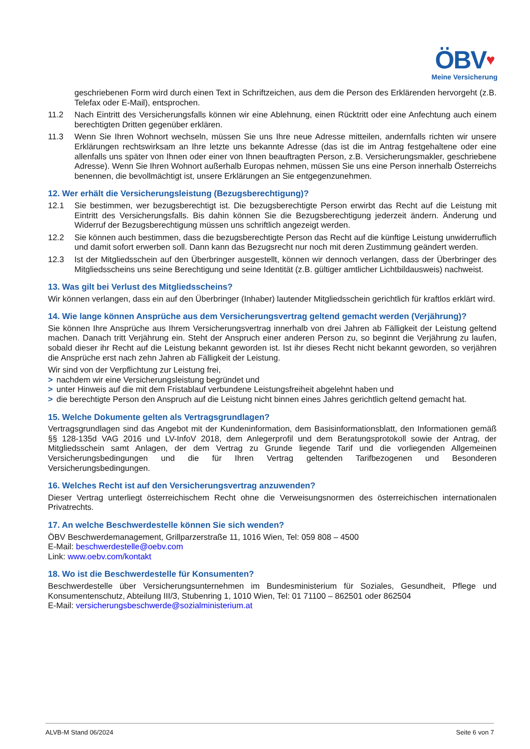ÖBV♥
Meine Versicherung
geschriebenen Form wird durch einen Text in Schriftzeichen, aus dem die Person des Erklärenden hervorgeht (z.B. Telefax oder E-Mail), entsprochen.
11.2 Nach Eintritt des Versicherungsfalls können wir eine Ablehnung, einen Rücktritt oder eine Anfechtung auch einem berechtigten Dritten gegenüber erklären.
11.3 Wenn Sie Ihren Wohnort wechseln, müssen Sie uns Ihre neue Adresse mitteilen, andernfalls richten wir unsere Erklärungen rechtswirksam an Ihre letzte uns bekannte Adresse (das ist die im Antrag festgehaltene oder eine allenfalls uns später von Ihnen oder einer von Ihnen beauftragten Person, z.B. Versicherungsmakler, geschriebene Adresse). Wenn Sie Ihren Wohnort außerhalb Europas nehmen, müssen Sie uns eine Person innerhalb Österreichs benennen, die bevollmächtigt ist, unsere Erklärungen an Sie entgegenzunehmen.
12. Wer erhält die Versicherungsleistung (Bezugsberechtigung)?
12.1 Sie bestimmen, wer bezugsberechtigt ist. Die bezugsberechtigte Person erwirbt das Recht auf die Leistung mit Eintritt des Versicherungsfalls. Bis dahin können Sie die Bezugsberechtigung jederzeit ändern. Änderung und Widerruf der Bezugsberechtigung müssen uns schriftlich angezeigt werden.
12.2 Sie können auch bestimmen, dass die bezugsberechtigte Person das Recht auf die künftige Leistung unwiderruflich und damit sofort erwerben soll. Dann kann das Bezugsrecht nur noch mit deren Zustimmung geändert werden.
12.3 Ist der Mitgliedsschein auf den Überbringer ausgestellt, können wir dennoch verlangen, dass der Überbringer des Mitgliedsscheins uns seine Berechtigung und seine Identität (z.B. gültiger amtlicher Lichtbildausweis) nachweist.
13. Was gilt bei Verlust des Mitgliedsscheins?
Wir können verlangen, dass ein auf den Überbringer (Inhaber) lautender Mitgliedsschein gerichtlich für kraftlos erklärt wird.
14. Wie lange können Ansprüche aus dem Versicherungsvertrag geltend gemacht werden (Verjährung)?
Sie können Ihre Ansprüche aus Ihrem Versicherungsvertrag innerhalb von drei Jahren ab Fälligkeit der Leistung geltend machen. Danach tritt Verjährung ein. Steht der Anspruch einer anderen Person zu, so beginnt die Verjährung zu laufen, sobald dieser ihr Recht auf die Leistung bekannt geworden ist. Ist ihr dieses Recht nicht bekannt geworden, so verjähren die Ansprüche erst nach zehn Jahren ab Fälligkeit der Leistung.
Wir sind von der Verpflichtung zur Leistung frei,
> nachdem wir eine Versicherungsleistung begründet und
> unter Hinweis auf die mit dem Fristablauf verbundene Leistungsfreiheit abgelehnt haben und
> die berechtigte Person den Anspruch auf die Leistung nicht binnen eines Jahres gerichtlich geltend gemacht hat.
15. Welche Dokumente gelten als Vertragsgrundlagen?
Vertragsgrundlagen sind das Angebot mit der Kundeninformation, dem Basisinformationsblatt, den Informationen gemäß §§ 128-135d VAG 2016 und LV-InfoV 2018, dem Anlegerprofil und dem Beratungsprotokoll sowie der Antrag, der Mitgliedsschein samt Anlagen, der dem Vertrag zu Grunde liegende Tarif und die vorliegenden Allgemeinen Versicherungsbedingungen und die für Ihren Vertrag geltenden Tarifbezogenen und Besonderen Versicherungsbedingungen.
16. Welches Recht ist auf den Versicherungsvertrag anzuwenden?
Dieser Vertrag unterliegt österreichischem Recht ohne die Verweisungsnormen des österreichischen internationalen Privatrechts.
17. An welche Beschwerdestelle können Sie sich wenden?
ÖBV Beschwerdemanagement, Grillparzerstraße 11, 1016 Wien, Tel: 059 808 – 4500
E-Mail: beschwerdestelle@oebv.com
Link: www.oebv.com/kontakt
18. Wo ist die Beschwerdestelle für Konsumenten?
Beschwerdestelle über Versicherungsunternehmen im Bundesministerium für Soziales, Gesundheit, Pflege und Konsumentenschutz, Abteilung III/3, Stubenring 1, 1010 Wien, Tel: 01 71100 – 862501 oder 862504
E-Mail: versicherungsbeschwerde@sozialministerium.at
ALVB-M Stand 06/2024 Seite 6 von 7